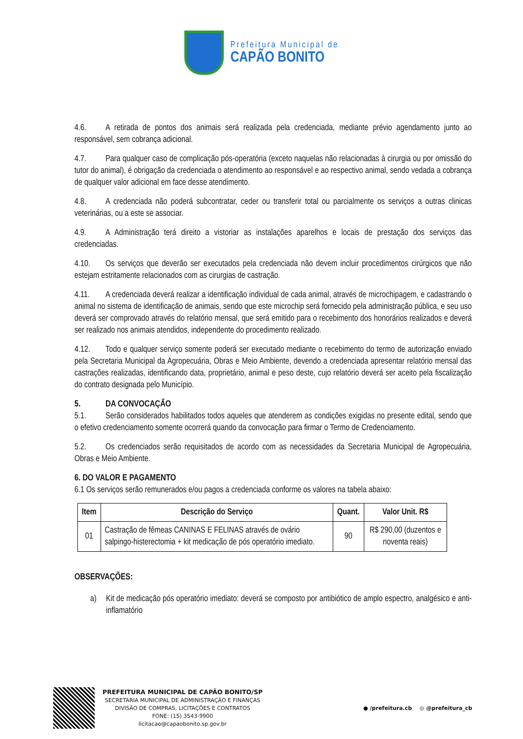Prefeitura Municipal de
CAPÃO BONITO
4.6. A retirada de pontos dos animais será realizada pela credenciada, mediante prévio agendamento junto ao responsável, sem cobrança adicional.
4.7. Para qualquer caso de complicação pós-operatória (exceto naquelas não relacionadas à cirurgia ou por omissão do tutor do animal), é obrigação da credenciada o atendimento ao responsável e ao respectivo animal, sendo vedada a cobrança de qualquer valor adicional em face desse atendimento.
4.8. A credenciada não poderá subcontratar, ceder ou transferir total ou parcialmente os serviços a outras clinicas veterinárias, ou a este se associar.
4.9. A Administração terá direito a vistoriar as instalações aparelhos e locais de prestação dos serviços das credenciadas.
4.10. Os serviços que deverão ser executados pela credenciada não devem incluir procedimentos cirúrgicos que não estejam estritamente relacionados com as cirurgias de castração.
4.11. A credenciada deverá realizar a identificação individual de cada animal, através de microchipagem, e cadastrando o animal no sistema de identificação de animais, sendo que este microchip será fornecido pela administração pública, e seu uso deverá ser comprovado através do relatório mensal, que será emitido para o recebimento dos honorários realizados e deverá ser realizado nos animais atendidos, independente do procedimento realizado.
4.12. Todo e qualquer serviço somente poderá ser executado mediante o recebimento do termo de autorização enviado pela Secretaria Municipal da Agropecuária, Obras e Meio Ambiente, devendo a credenciada apresentar relatório mensal das castrações realizadas, identificando data, proprietário, animal e peso deste, cujo relatório deverá ser aceito pela fiscalização do contrato designada pelo Município.
5. DA CONVOCAÇÃO
5.1. Serão considerados habilitados todos aqueles que atenderem as condições exigidas no presente edital, sendo que o efetivo credenciamento somente ocorrerá quando da convocação para firmar o Termo de Credenciamento.
5.2. Os credenciados serão requisitados de acordo com as necessidades da Secretaria Municipal de Agropecuária, Obras e Meio Ambiente.
6. DO VALOR E PAGAMENTO
6.1 Os serviços serão remunerados e/ou pagos a credenciada conforme os valores na tabela abaixo:
| Item | Descrição do Serviço | Quant. | Valor Unit. R$ |
| --- | --- | --- | --- |
| 01 | Castração de fêmeas CANINAS E FELINAS através de ovário salpingo-histerectomia + kit medicação de pós operatório imediato. | 90 | R$ 290,00 (duzentos e noventa reais) |
OBSERVAÇÕES:
a) Kit de medicação pós operatório imediato: deverá se composto por antibiótico de amplo espectro, analgésico e anti-inflamatório
PREFEITURA MUNICIPAL DE CAPÃO BONITO/SP
SECRETARIA MUNICIPAL DE ADMINISTRAÇÃO E FINANÇAS
DIVISÃO DE COMPRAS, LICITAÇÕES E CONTRATOS
FONE: (15) 3543-9900
licitacao@capaobonito.sp.gov.br
● /prefeitura.cb ◎ @prefeitura_cb